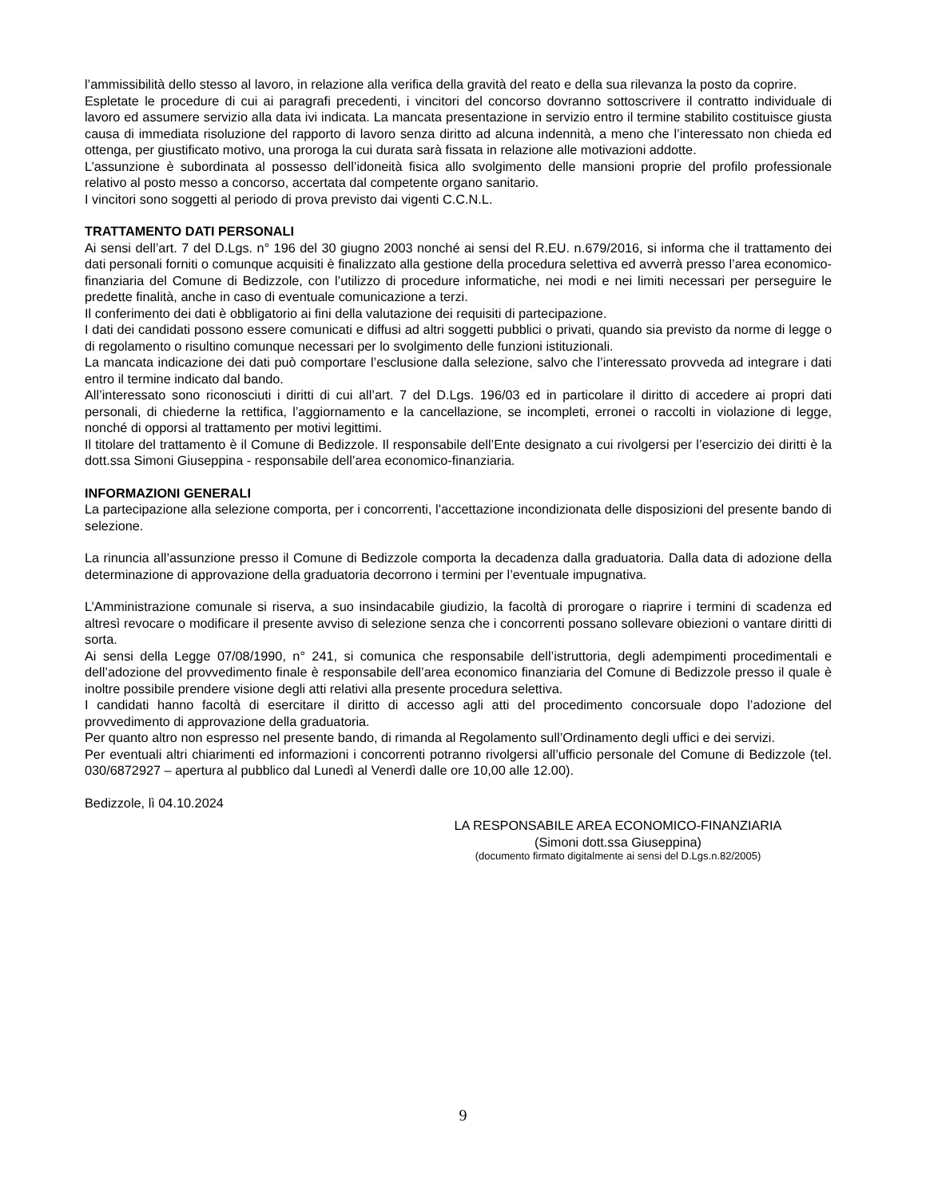l’ammissibilità dello stesso al lavoro, in relazione alla verifica della gravità del reato e della sua rilevanza la posto da coprire.
Espletate le procedure di cui ai paragrafi precedenti, i vincitori del concorso dovranno sottoscrivere il contratto individuale di lavoro ed assumere servizio alla data ivi indicata. La mancata presentazione in servizio entro il termine stabilito costituisce giusta causa di immediata risoluzione del rapporto di lavoro senza diritto ad alcuna indennità, a meno che l’interessato non chieda ed ottenga, per giustificato motivo, una proroga la cui durata sarà fissata in relazione alle motivazioni addotte.
L’assunzione è subordinata al possesso dell’idoneità fisica allo svolgimento delle mansioni proprie del profilo professionale relativo al posto messo a concorso, accertata dal competente organo sanitario.
I vincitori sono soggetti al periodo di prova previsto dai vigenti C.C.N.L.
TRATTAMENTO DATI PERSONALI
Ai sensi dell’art. 7 del D.Lgs. n° 196 del 30 giugno 2003 nonché ai sensi del R.EU. n.679/2016, si informa che il trattamento dei dati personali forniti o comunque acquisiti è finalizzato alla gestione della procedura selettiva ed avverrà presso l’area economico-finanziaria del Comune di Bedizzole, con l’utilizzo di procedure informatiche, nei modi e nei limiti necessari per perseguire le predette finalità, anche in caso di eventuale comunicazione a terzi.
Il conferimento dei dati è obbligatorio ai fini della valutazione dei requisiti di partecipazione.
I dati dei candidati possono essere comunicati e diffusi ad altri soggetti pubblici o privati, quando sia previsto da norme di legge o di regolamento o risultino comunque necessari per lo svolgimento delle funzioni istituzionali.
La mancata indicazione dei dati può comportare l’esclusione dalla selezione, salvo che l’interessato provveda ad integrare i dati entro il termine indicato dal bando.
All’interessato sono riconosciuti i diritti di cui all’art. 7 del D.Lgs. 196/03 ed in particolare il diritto di accedere ai propri dati personali, di chiederne la rettifica, l’aggiornamento e la cancellazione, se incompleti, erronei o raccolti in violazione di legge, nonché di opporsi al trattamento per motivi legittimi.
Il titolare del trattamento è il Comune di Bedizzole. Il responsabile dell’Ente designato a cui rivolgersi per l’esercizio dei diritti è la dott.ssa Simoni Giuseppina - responsabile dell’area economico-finanziaria.
INFORMAZIONI GENERALI
La partecipazione alla selezione comporta, per i concorrenti, l’accettazione incondizionata delle disposizioni del presente bando di selezione.
La rinuncia all’assunzione presso il Comune di Bedizzole comporta la decadenza dalla graduatoria. Dalla data di adozione della determinazione di approvazione della graduatoria decorrono i termini per l’eventuale impugnativa.
L’Amministrazione comunale si riserva, a suo insindacabile giudizio, la facoltà di prorogare o riaprire i termini di scadenza ed altresì revocare o modificare il presente avviso di selezione senza che i concorrenti possano sollevare obiezioni o vantare diritti di sorta.
Ai sensi della Legge 07/08/1990, n° 241, si comunica che responsabile dell’istruttoria, degli adempimenti procedimentali e dell’adozione del provvedimento finale è responsabile dell’area economico finanziaria del Comune di Bedizzole presso il quale è inoltre possibile prendere visione degli atti relativi alla presente procedura selettiva.
I candidati hanno facoltà di esercitare il diritto di accesso agli atti del procedimento concorsuale dopo l’adozione del provvedimento di approvazione della graduatoria.
Per quanto altro non espresso nel presente bando, di rimanda al Regolamento sull’Ordinamento degli uffici e dei servizi.
Per eventuali altri chiarimenti ed informazioni i concorrenti potranno rivolgersi all’ufficio personale del Comune di Bedizzole (tel. 030/6872927 – apertura al pubblico dal Lunedì al Venerdì dalle ore 10,00 alle 12.00).
Bedizzole, lì 04.10.2024
LA RESPONSABILE AREA ECONOMICO-FINANZIARIA
(Simoni dott.ssa Giuseppina)
(documento firmato digitalmente ai sensi del D.Lgs.n.82/2005)
9